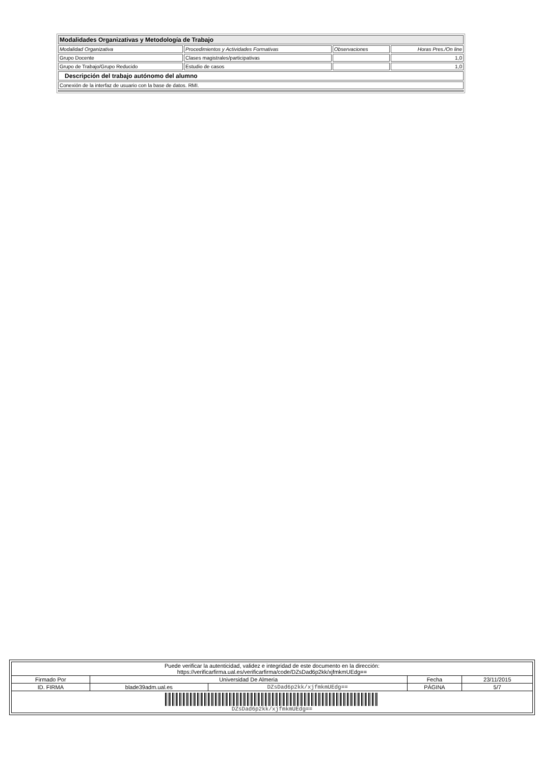| Modalidades Organizativas y Metodología de Trabajo | | | |
| Modalidad Organizativa | Procedimientos y Actividades Formativas | Observaciones | Horas Pres./On line |
| Grupo Docente | Clases magistrales/participativas | | 1,0 |
| Grupo de Trabajo/Grupo Reducido | Estudio de casos | | 1,0 |
| Descripción del trabajo autónomo del alumno | | | |
| Conexión de la interfaz de usuario con la base de datos. RMI. | | | |
| Puede verificar la autenticidad, validez e integridad de este documento en la dirección: https://verificarfirma.ual.es/verificarfirma/code/DZsDad6p2kk/xjfmkmUEdg== | | | | |
| Firmado Por | Universidad De Almeria | | Fecha | 23/11/2015 |
| ID. FIRMA | blade39adm.ual.es | DZsDad6p2kk/xjfmkmUEdg== | PÁGINA | 5/7 |
| DZsDad6p2kk/xjfmkmUEdg== | | | | |